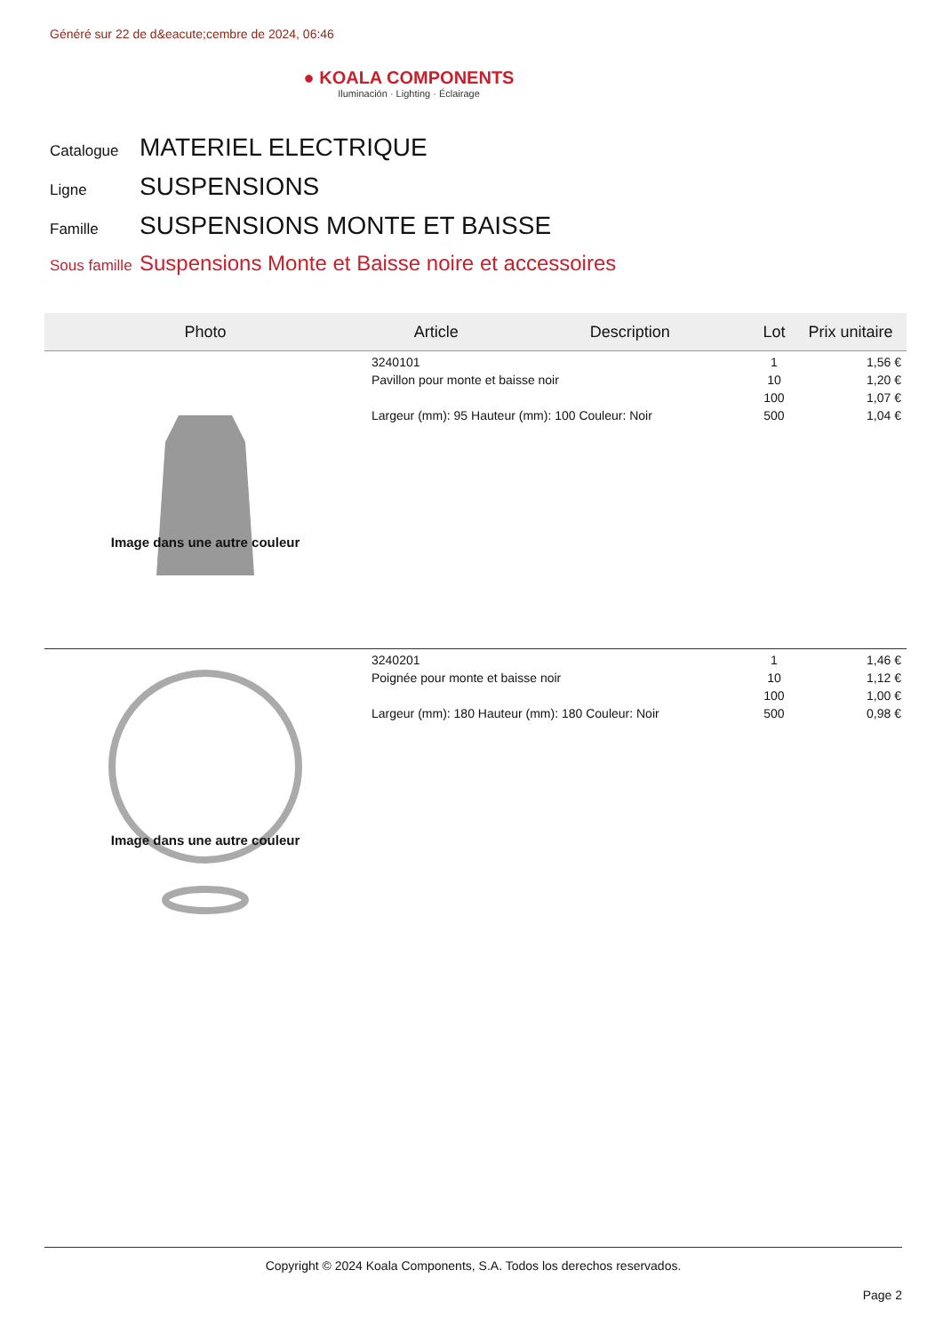Généré sur 22 de d&eacute;cembre de 2024, 06:46
● KOALA COMPONENTS
Iluminación · Lighting · Éclairage
Catalogue MATERIEL ELECTRIQUE
Ligne SUSPENSIONS
Famille SUSPENSIONS MONTE ET BAISSE
Sous famille Suspensions Monte et Baisse noire et accessoires
| Photo | Article | Description | Lot | Prix unitaire |
| --- | --- | --- | --- | --- |
| Image dans une autre couleur | 3240101 Pavillon pour monte et baisse noir Largeur (mm): 95 Hauteur (mm): 100 Couleur: Noir | | 1 10 100 500 | 1,56 € 1,20 € 1,07 € 1,04 € |
| Image dans une autre couleur | 3240201 Poignée pour monte et baisse noir Largeur (mm): 180 Hauteur (mm): 180 Couleur: Noir | | 1 10 100 500 | 1,46 € 1,12 € 1,00 € 0,98 € |
Copyright © 2024 Koala Components, S.A. Todos los derechos reservados.
Page 2